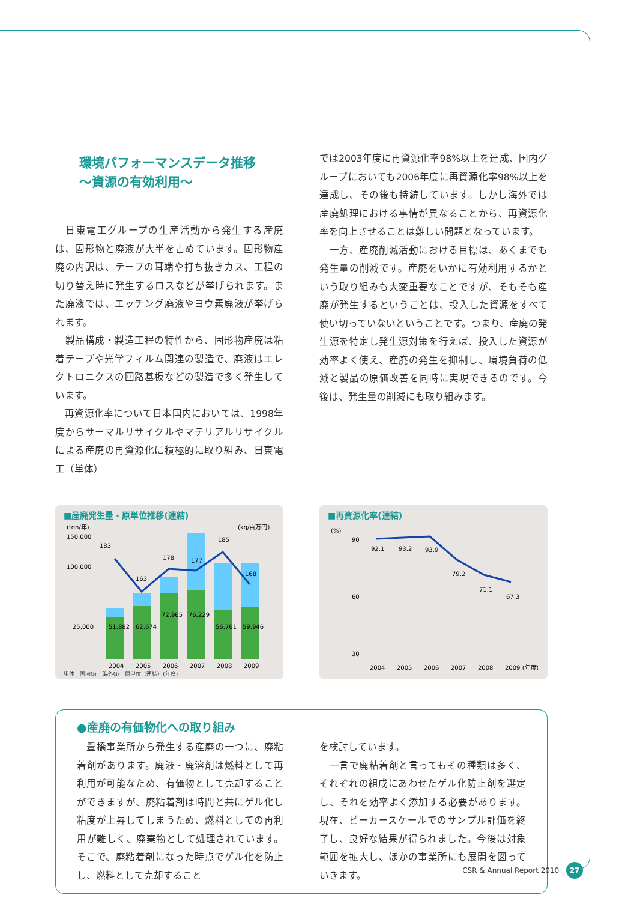環境パフォーマンスデータ推移
～資源の有効利用～
　日東電工グループの生産活動から発生する産廃は、固形物と廃液が大半を占めています。固形物産廃の内訳は、テープの耳端や打ち抜きカス、工程の切り替え時に発生するロスなどが挙げられます。また廃液では、エッチング廃液やヨウ素廃液が挙げられます。
　製品構成・製造工程の特性から、固形物産廃は粘着テープや光学フィルム関連の製造で、廃液はエレクトロニクスの回路基板などの製造で多く発生しています。
　再資源化率について日本国内においては、1998年度からサーマルリサイクルやマテリアルリサイクルによる産廃の再資源化に積極的に取り組み、日東電工（単体）
では2003年度に再資源化率98%以上を達成、国内グループにおいても2006年度に再資源化率98%以上を達成し、その後も持続しています。しかし海外では産廃処理における事情が異なることから、再資源化率を向上させることは難しい問題となっています。
　一方、産廃削減活動における目標は、あくまでも発生量の削減です。産廃をいかに有効利用するかという取り組みも大変重要なことですが、そもそも産廃が発生するということは、投入した資源をすべて使い切っていないということです。つまり、産廃の発生源を特定し発生源対策を行えば、投入した資源が効率よく使え、産廃の発生を抑制し、環境負荷の低減と製品の原価改善を同時に実現できるのです。今後は、発生量の削減にも取り組みます。
■産廃発生量・原単位推移(連結)
(ton/年)
(kg/百万円)
183
163
178
177
185
168
51,882
62,674
72,965
76,229
56,761
59,946
150,000
100,000
25,000
2004
2005
2006
2007
2008
2009
単体　国内Gr　海外Gr　原単位（連結）(年度)
■再資源化率(連結)
(%)
90
60
30
92.1
93.2
93.9
79.2
71.1
67.3
2004
2005
2006
2007
2008
2009 (年度)
●産廃の有価物化への取り組み
　豊橋事業所から発生する産廃の一つに、廃粘着剤があります。廃液・廃溶剤は燃料として再利用が可能なため、有価物として売却することができますが、廃粘着剤は時間と共にゲル化し粘度が上昇してしまうため、燃料としての再利用が難しく、廃棄物として処理されています。そこで、廃粘着剤になった時点でゲル化を防止し、燃料として売却すること
を検討しています。
　一言で廃粘着剤と言ってもその種類は多く、それぞれの組成にあわせたゲル化防止剤を選定し、それを効率よく添加する必要があります。現在、ビーカースケールでのサンプル評価を終了し、良好な結果が得られました。今後は対象範囲を拡大し、ほかの事業所にも展開を図っていきます。
CSR & Annual Report 2010 27